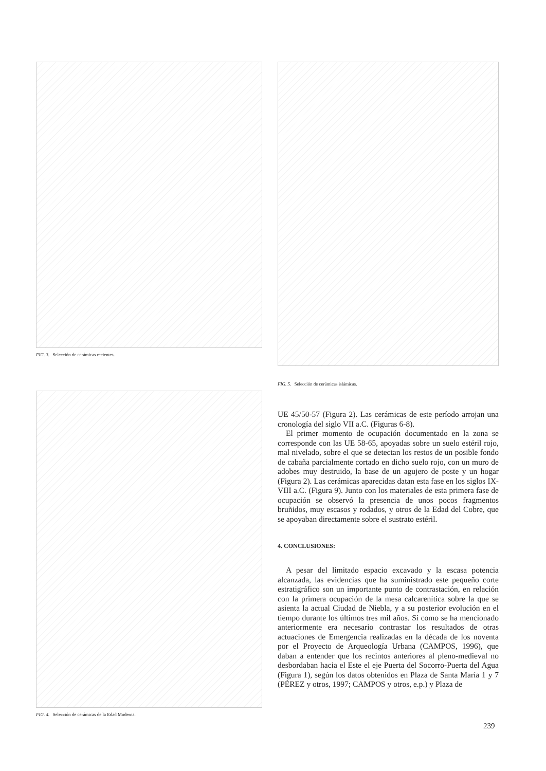FIG. 3. Selección de cerámicas recientes.
FIG. 4. Selección de cerámicas de la Edad Moderna.
FIG. 5. Selección de cerámicas islámicas.
UE 45/50-57 (Figura 2). Las cerámicas de este período arrojan una cronología del siglo VII a.C. (Figuras 6-8).
El primer momento de ocupación documentado en la zona se corresponde con las UE 58-65, apoyadas sobre un suelo estéril rojo, mal nivelado, sobre el que se detectan los restos de un posible fondo de cabaña parcialmente cortado en dicho suelo rojo, con un muro de adobes muy destruido, la base de un agujero de poste y un hogar (Figura 2). Las cerámicas aparecidas datan esta fase en los siglos IX-VIII a.C. (Figura 9). Junto con los materiales de esta primera fase de ocupación se observó la presencia de unos pocos fragmentos bruñidos, muy escasos y rodados, y otros de la Edad del Cobre, que se apoyaban directamente sobre el sustrato estéril.
4. CONCLUSIONES:
A pesar del limitado espacio excavado y la escasa potencia alcanzada, las evidencias que ha suministrado este pequeño corte estratigráfico son un importante punto de contrastación, en relación con la primera ocupación de la mesa calcarenítica sobre la que se asienta la actual Ciudad de Niebla, y a su posterior evolución en el tiempo durante los últimos tres mil años. Si como se ha mencionado anteriormente era necesario contrastar los resultados de otras actuaciones de Emergencia realizadas en la década de los noventa por el Proyecto de Arqueología Urbana (CAMPOS, 1996), que daban a entender que los recintos anteriores al pleno-medieval no desbordaban hacia el Este el eje Puerta del Socorro-Puerta del Agua (Figura 1), según los datos obtenidos en Plaza de Santa María 1 y 7 (PÉREZ y otros, 1997; CAMPOS y otros, e.p.) y Plaza de
239